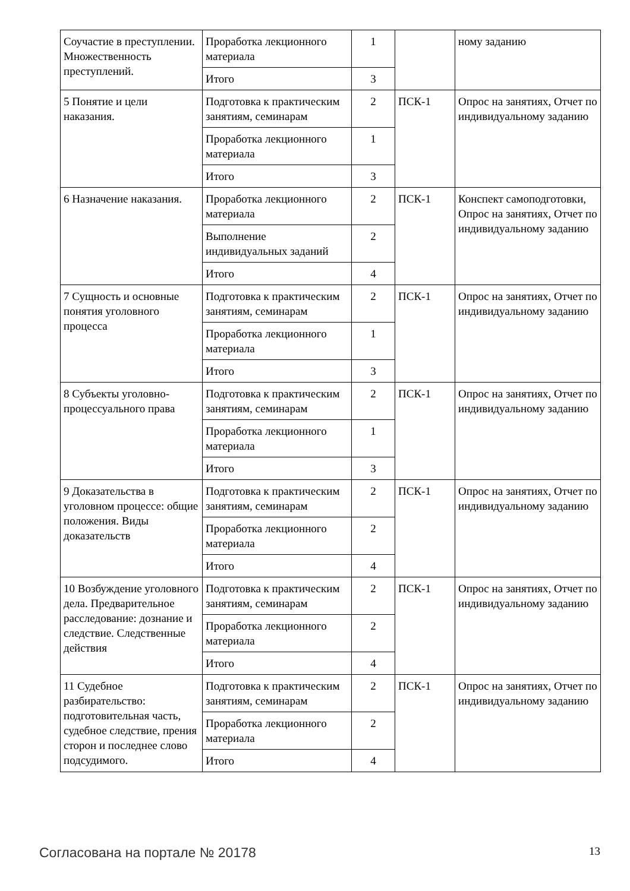| Соучастие в преступлении. Множественность преступлений. | Проработка лекционного материала | 1 | | ному заданию |
| | Итого | 3 | | |
| 5 Понятие и цели наказания. | Подготовка к практическим занятиям, семинарам | 2 | ПСК-1 | Опрос на занятиях, Отчет по индивидуальному заданию |
| | Проработка лекционного материала | 1 | | |
| | Итого | 3 | | |
| 6 Назначение наказания. | Проработка лекционного материала | 2 | ПСК-1 | Конспект самоподготовки, Опрос на занятиях, Отчет по индивидуальному заданию |
| | Выполнение индивидуальных заданий | 2 | | |
| | Итого | 4 | | |
| 7 Сущность и основные понятия уголовного процесса | Подготовка к практическим занятиям, семинарам | 2 | ПСК-1 | Опрос на занятиях, Отчет по индивидуальному заданию |
| | Проработка лекционного материала | 1 | | |
| | Итого | 3 | | |
| 8 Субъекты уголовно-процессуального права | Подготовка к практическим занятиям, семинарам | 2 | ПСК-1 | Опрос на занятиях, Отчет по индивидуальному заданию |
| | Проработка лекционного материала | 1 | | |
| | Итого | 3 | | |
| 9 Доказательства в уголовном процессе: общие положения. Виды доказательств | Подготовка к практическим занятиям, семинарам | 2 | ПСК-1 | Опрос на занятиях, Отчет по индивидуальному заданию |
| | Проработка лекционного материала | 2 | | |
| | Итого | 4 | | |
| 10 Возбуждение уголовного дела. Предварительное расследование: дознание и следствие. Следственные действия | Подготовка к практическим занятиям, семинарам | 2 | ПСК-1 | Опрос на занятиях, Отчет по индивидуальному заданию |
| | Проработка лекционного материала | 2 | | |
| | Итого | 4 | | |
| 11 Судебное разбирательство: подготовительная часть, судебное следствие, прения сторон и последнее слово подсудимого. | Подготовка к практическим занятиям, семинарам | 2 | ПСК-1 | Опрос на занятиях, Отчет по индивидуальному заданию |
| | Проработка лекционного материала | 2 | | |
| | Итого | 4 | | |
Согласована на портале № 20178 13